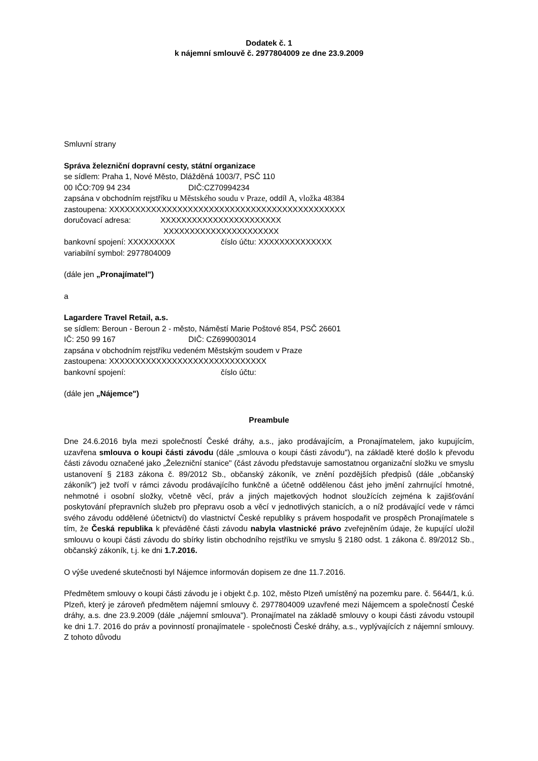Dodatek č. 1
k nájemní smlouvě č. 2977804009 ze dne 23.9.2009
Smluvní strany
Správa železniční dopravní cesty, státní organizace
se sídlem: Praha 1, Nové Město, Dlážděná 1003/7, PSČ 110
00 IČO:709 94 234 DIČ:CZ70994234
zapsána v obchodním rejstříku u Městského soudu v Praze, oddíl A, vložka 48384
zastoupena: XXXXXXXXXXXXXXXXXXXXXXXXXXXXXXXXXXXXXXXXXXXXX
doručovací adresa: XXXXXXXXXXXXXXXXXXXXXXX
XXXXXXXXXXXXXXXXXXXXXX
bankovní spojení: XXXXXXXXX číslo účtu: XXXXXXXXXXXXXX
variabilní symbol: 2977804009
(dále jen „Pronajímatel")
a
Lagardere Travel Retail, a.s.
se sídlem: Beroun - Beroun 2 - město, Náměstí Marie Poštové 854, PSČ 26601
IČ: 250 99 167 DIČ: CZ699003014
zapsána v obchodním rejstříku vedeném Městským soudem v Praze
zastoupena: XXXXXXXXXXXXXXXXXXXXXXXXXXXXXX
bankovní spojení: číslo účtu:
(dále jen „Nájemce")
Preambule
Dne 24.6.2016 byla mezi společností České dráhy, a.s., jako prodávajícím, a Pronajímatelem, jako kupujícím, uzavřena smlouva o koupi části závodu (dále „smlouva o koupi části závodu"), na základě které došlo k převodu části závodu označené jako „Železniční stanice" (část závodu představuje samostatnou organizační složku ve smyslu ustanovení § 2183 zákona č. 89/2012 Sb., občanský zákoník, ve znění pozdějších předpisů (dále „občanský zákoník") jež tvoří v rámci závodu prodávajícího funkčně a účetně oddělenou část jeho jmění zahrnující hmotné, nehmotné i osobní složky, včetně věcí, práv a jiných majetkových hodnot sloužících zejména k zajišťování poskytování přepravních služeb pro přepravu osob a věcí v jednotlivých stanicích, a o níž prodávající vede v rámci svého závodu oddělené účetnictví) do vlastnictví České republiky s právem hospodařit ve prospěch Pronajímatele s tím, že Česká republika k převáděné části závodu nabyla vlastnické právo zveřejněním údaje, že kupující uložil smlouvu o koupi části závodu do sbírky listin obchodního rejstříku ve smyslu § 2180 odst. 1 zákona č. 89/2012 Sb., občanský zákoník, t.j. ke dni 1.7.2016.
O výše uvedené skutečnosti byl Nájemce informován dopisem ze dne 11.7.2016.
Předmětem smlouvy o koupi části závodu je i objekt č.p. 102, město Plzeň umístěný na pozemku pare. č. 5644/1, k.ú. Plzeň, který je zároveň předmětem nájemní smlouvy č. 2977804009 uzavřené mezi Nájemcem a společností České dráhy, a.s. dne 23.9.2009 (dále „nájemní smlouva"). Pronajímatel na základě smlouvy o koupi části závodu vstoupil ke dni 1.7. 2016 do práv a povinností pronajímatele - společnosti České dráhy, a.s., vyplývajících z nájemní smlouvy. Z tohoto důvodu